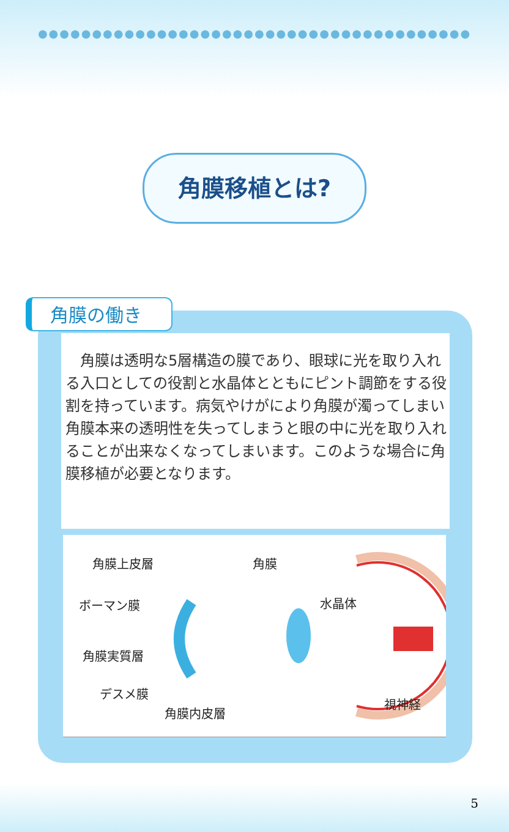●●●●●●●●●●●●●●●●●●●●●●●●●●●●●●●●●●●●●●●●
角膜移植とは?
角膜の働き
　角膜は透明な5層構造の膜であり、眼球に光を取り入れる入口としての役割と水晶体とともにピント調節をする役割を持っています。病気やけがにより角膜が濁ってしまい角膜本来の透明性を失ってしまうと眼の中に光を取り入れることが出来なくなってしまいます。このような場合に角膜移植が必要となります。
角膜上皮層 角膜
ボーマン膜 水晶体
角膜実質層
デスメ膜
視神経
角膜内皮層
5